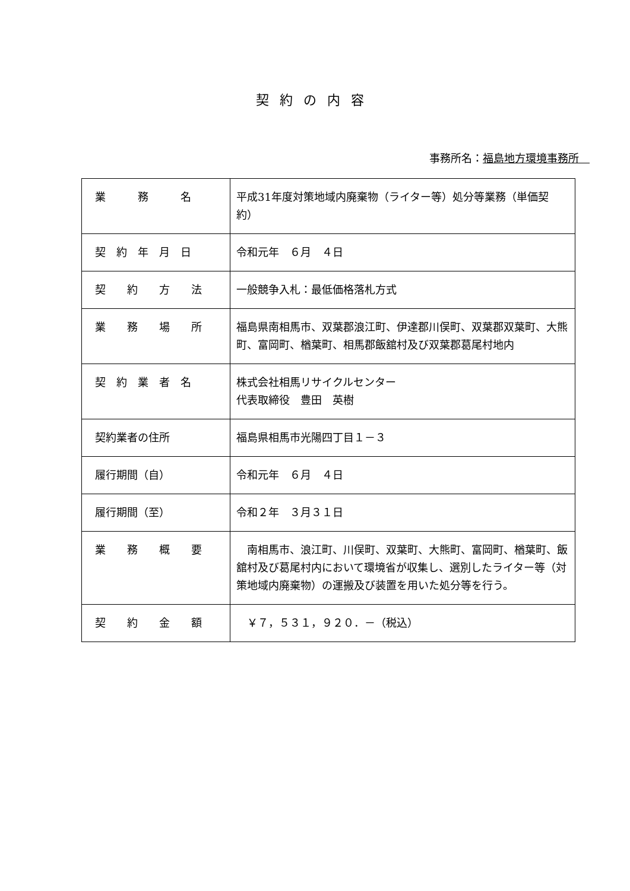契約の内容
事務所名：福島地方環境事務所　
| 業 務 名 | 平成31年度対策地域内廃棄物（ライター等）処分等業務（単価契約） |
| 契 約 年 月 日 | 令和元年 ６月 ４日 |
| 契 約 方 法 | 一般競争入札：最低価格落札方式 |
| 業 務 場 所 | 福島県南相馬市、双葉郡浪江町、伊達郡川俣町、双葉郡双葉町、大熊町、富岡町、楢葉町、相馬郡飯舘村及び双葉郡葛尾村地内 |
| 契 約 業 者 名 | 株式会社相馬リサイクルセンター 代表取締役 豊田 英樹 |
| 契約業者の住所 | 福島県相馬市光陽四丁目１－３ |
| 履行期間（自） | 令和元年 ６月 ４日 |
| 履行期間（至） | 令和２年 ３月３１日 |
| 業 務 概 要 | 南相馬市、浪江町、川俣町、双葉町、大熊町、富岡町、楢葉町、飯舘村及び葛尾村内において環境省が収集し、選別したライター等（対策地域内廃棄物）の運搬及び装置を用いた処分等を行う。 |
| 契 約 金 額 | ￥７，５３１，９２０．－（税込） |